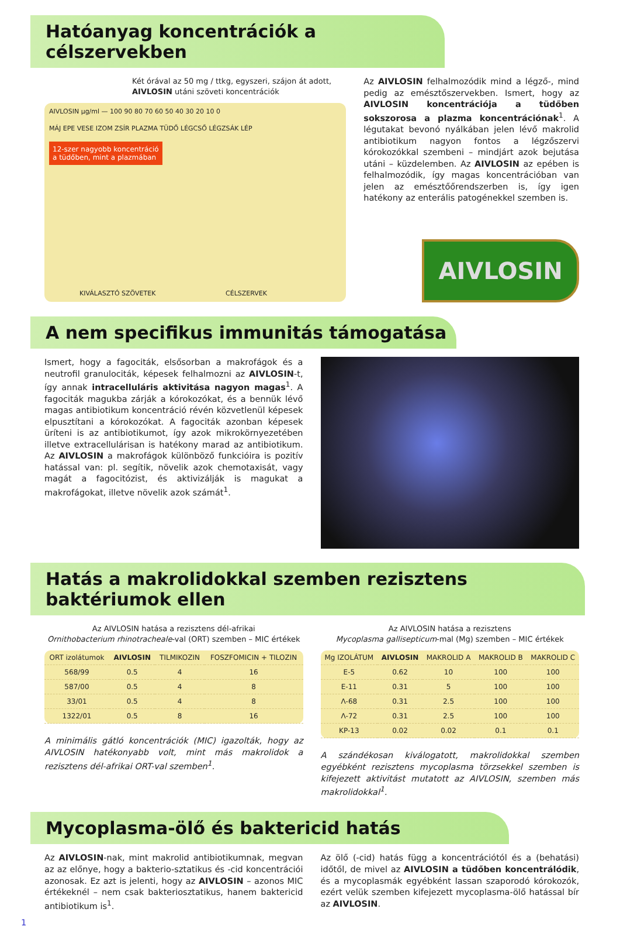Hatóanyag koncentrációk a célszervekben
Két órával az 50 mg / ttkg, egyszeri, szájon át adott, AIVLOSIN utáni szöveti koncentrációk
AIVLOSIN µg/ml — 100 90 80 70 60 50 40 30 20 10 0
MÁJ EPE VESE IZOM ZSÍR PLAZMA TÜDŐ LÉGCSŐ LÉGZSÁK LÉP
12-szer nagyobb koncentráció
a tüdőben, mint a plazmában
KIVÁLASZTÓ SZÖVETEK CÉLSZERVEK
Az AIVLOSIN felhalmozódik mind a légző-, mind pedig az emésztőszervekben. Ismert, hogy az AIVLOSIN koncentrációja a tüdőben sokszorosa a plazma koncentrációnak<sup>1</sup>. A légutakat bevonó nyálkában jelen lévő makrolid antibiotikum nagyon fontos a légzőszervi kórokozókkal szembeni – mindjárt azok bejutása utáni – küzdelemben. Az AIVLOSIN az epében is felhalmozódik, így magas koncentrációban van jelen az emésztőőrendszerben is, így igen hatékony az enterális patogénekkel szemben is.
AIVLOSIN
A nem specifikus immunitás támogatása
Ismert, hogy a fagociták, elsősorban a makrofágok és a neutrofil granulociták, képesek felhalmozni az AIVLOSIN-t, így annak intracelluláris aktivitása nagyon magas<sup>1</sup>. A fagociták magukba zárják a kórokozókat, és a bennük lévő magas antibiotikum koncentráció révén közvetlenül képesek elpusztítani a kórokozókat. A fagociták azonban képesek üríteni is az antibiotikumot, így azok mikrokörnyezetében illetve extracellulárisan is hatékony marad az antibiotikum. Az AIVLOSIN a makrofágok különböző funkcióira is pozitív hatással van: pl. segítik, növelik azok chemotaxisát, vagy magát a fagocitózist, és aktivizálják is magukat a makrofágokat, illetve növelik azok számát<sup>1</sup>.
Hatás a makrolidokkal szemben rezisztens baktériumok ellen
Az AIVLOSIN hatása a rezisztens dél-afrikai
Ornithobacterium rhinotracheale-val (ORT) szemben – MIC értékek
| ORT izolátumok | AIVLOSIN | TILMIKOZIN | FOSZFOMICIN + TILOZIN |
| --- | --- | --- | --- |
| 568/99 | 0.5 | 4 | 16 |
| 587/00 | 0.5 | 4 | 8 |
| 33/01 | 0.5 | 4 | 8 |
| 1322/01 | 0.5 | 8 | 16 |
A minimális gátló koncentrációk (MIC) igazolták, hogy az AIVLOSIN hatékonyabb volt, mint más makrolidok a rezisztens dél-afrikai ORT-val szemben<sup>1</sup>.
Az AIVLOSIN hatása a rezisztens
Mycoplasma gallisepticum-mal (Mg) szemben – MIC értékek
| Mg IZOLÁTUM | AIVLOSIN | MAKROLID A | MAKROLID B | MAKROLID C |
| --- | --- | --- | --- | --- |
| E-5 | 0.62 | 10 | 100 | 100 |
| E-11 | 0.31 | 5 | 100 | 100 |
| Λ-68 | 0.31 | 2.5 | 100 | 100 |
| Λ-72 | 0.31 | 2.5 | 100 | 100 |
| KP-13 | 0.02 | 0.02 | 0.1 | 0.1 |
A szándékosan kiválogatott, makrolidokkal szemben egyébként rezisztens mycoplasma törzsekkel szemben is kifejezett aktivitást mutatott az AIVLOSIN, szemben más makrolidokkal<sup>1</sup>.
Mycoplasma-ölő és baktericid hatás
Az AIVLOSIN-nak, mint makrolid antibiotikumnak, megvan az az előnye, hogy a bakterio-sztatikus és -cid koncentrációi azonosak. Ez azt is jelenti, hogy az AIVLOSIN – azonos MIC értékeknél – nem csak bakteriosztatikus, hanem baktericid antibiotikum is<sup>1</sup>.
Az ölő (-cid) hatás függ a koncentrációtól és a (behatási) időtől, de mivel az AIVLOSIN a tüdőben koncentrálódik, és a mycoplasmák egyébként lassan szaporodó kórokozók, ezért velük szemben kifejezett mycoplasma-ölő hatással bír az AIVLOSIN.
1